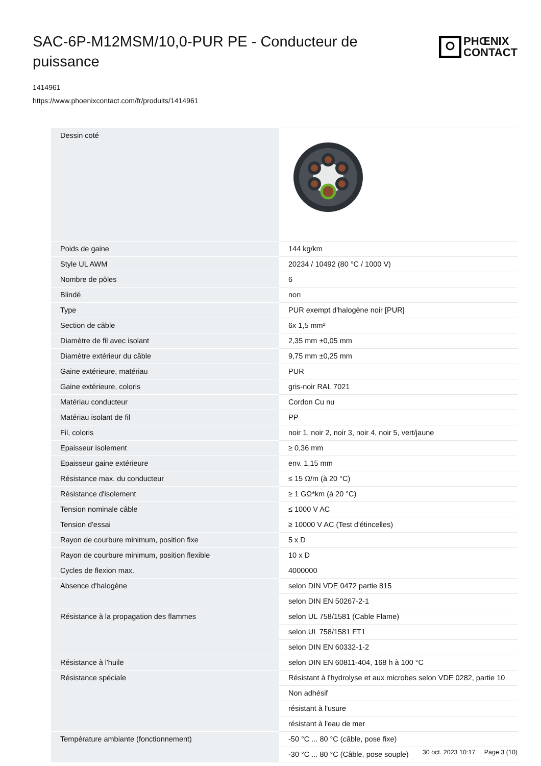SAC-6P-M12MSM/10,0-PUR PE - Conducteur de puissance
PHŒNIX
CONTACT
1414961
https://www.phoenixcontact.com/fr/produits/1414961
| Dessin coté | |
| Poids de gaine | 144 kg/km |
| Style UL AWM | 20234 / 10492 (80 °C / 1000 V) |
| Nombre de pôles | 6 |
| Blindé | non |
| Type | PUR exempt d'halogène noir [PUR] |
| Section de câble | 6x 1,5 mm² |
| Diamètre de fil avec isolant | 2,35 mm ±0,05 mm |
| Diamètre extérieur du câble | 9,75 mm ±0,25 mm |
| Gaine extérieure, matériau | PUR |
| Gaine extérieure, coloris | gris-noir RAL 7021 |
| Matériau conducteur | Cordon Cu nu |
| Matériau isolant de fil | PP |
| Fil, coloris | noir 1, noir 2, noir 3, noir 4, noir 5, vert/jaune |
| Epaisseur isolement | ≥ 0,36 mm |
| Epaisseur gaine extérieure | env. 1,15 mm |
| Résistance max. du conducteur | ≤ 15 Ω/m (à 20 °C) |
| Résistance d'isolement | ≥ 1 GΩ*km (à 20 °C) |
| Tension nominale câble | ≤ 1000 V AC |
| Tension d'essai | ≥ 10000 V AC (Test d'étincelles) |
| Rayon de courbure minimum, position fixe | 5 x D |
| Rayon de courbure minimum, position flexible | 10 x D |
| Cycles de flexion max. | 4000000 |
| Absence d'halogène | selon DIN VDE 0472 partie 815 |
| | selon DIN EN 50267-2-1 |
| Résistance à la propagation des flammes | selon UL 758/1581 (Cable Flame) |
| | selon UL 758/1581 FT1 |
| | selon DIN EN 60332-1-2 |
| Résistance à l'huile | selon DIN EN 60811-404, 168 h à 100 °C |
| Résistance spéciale | Résistant à l'hydrolyse et aux microbes selon VDE 0282, partie 10 |
| | Non adhésif |
| | résistant à l'usure |
| | résistant à l'eau de mer |
| Température ambiante (fonctionnement) | -50 °C ... 80 °C (câble, pose fixe) |
| | -30 °C ... 80 °C (Câble, pose souple) |
30 oct. 2023 10:17 Page 3 (10)